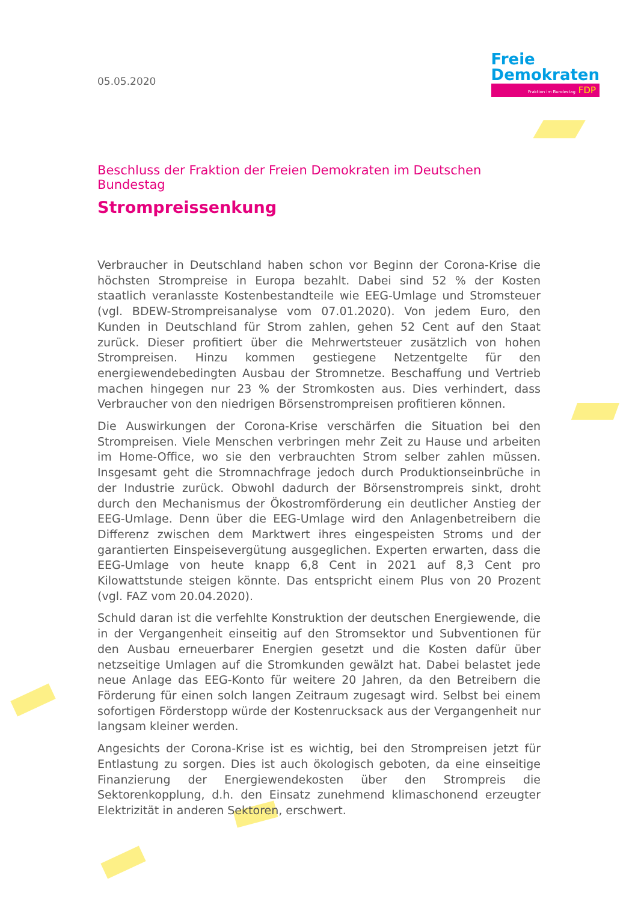05.05.2020
Freie
Demokraten
Fraktion im Bundestag FDP
Beschluss der Fraktion der Freien Demokraten im Deutschen Bundestag
Strompreissenkung
Verbraucher in Deutschland haben schon vor Beginn der Corona-Krise die höchsten Strompreise in Europa bezahlt. Dabei sind 52 % der Kosten staatlich veranlasste Kostenbestandteile wie EEG-Umlage und Stromsteuer (vgl. BDEW-Strompreisanalyse vom 07.01.2020). Von jedem Euro, den Kunden in Deutschland für Strom zahlen, gehen 52 Cent auf den Staat zurück. Dieser profitiert über die Mehrwertsteuer zusätzlich von hohen Strompreisen. Hinzu kommen gestiegene Netzentgelte für den energiewendebedingten Ausbau der Stromnetze. Beschaffung und Vertrieb machen hingegen nur 23 % der Stromkosten aus. Dies verhindert, dass Verbraucher von den niedrigen Börsenstrompreisen profitieren können.
Die Auswirkungen der Corona-Krise verschärfen die Situation bei den Strompreisen. Viele Menschen verbringen mehr Zeit zu Hause und arbeiten im Home-Office, wo sie den verbrauchten Strom selber zahlen müssen. Insgesamt geht die Stromnachfrage jedoch durch Produktionseinbrüche in der Industrie zurück. Obwohl dadurch der Börsenstrompreis sinkt, droht durch den Mechanismus der Ökostromförderung ein deutlicher Anstieg der EEG-Umlage. Denn über die EEG-Umlage wird den Anlagenbetreibern die Differenz zwischen dem Marktwert ihres eingespeisten Stroms und der garantierten Einspeisevergütung ausgeglichen. Experten erwarten, dass die EEG-Umlage von heute knapp 6,8 Cent in 2021 auf 8,3 Cent pro Kilowattstunde steigen könnte. Das entspricht einem Plus von 20 Prozent (vgl. FAZ vom 20.04.2020).
Schuld daran ist die verfehlte Konstruktion der deutschen Energiewende, die in der Vergangenheit einseitig auf den Stromsektor und Subventionen für den Ausbau erneuerbarer Energien gesetzt und die Kosten dafür über netzseitige Umlagen auf die Stromkunden gewälzt hat. Dabei belastet jede neue Anlage das EEG-Konto für weitere 20 Jahren, da den Betreibern die Förderung für einen solch langen Zeitraum zugesagt wird. Selbst bei einem sofortigen Förderstopp würde der Kostenrucksack aus der Vergangenheit nur langsam kleiner werden.
Angesichts der Corona-Krise ist es wichtig, bei den Strompreisen jetzt für Entlastung zu sorgen. Dies ist auch ökologisch geboten, da eine einseitige Finanzierung der Energiewendekosten über den Strompreis die Sektorenkopplung, d.h. den Einsatz zunehmend klimaschonend erzeugter Elektrizität in anderen Sektoren, erschwert.